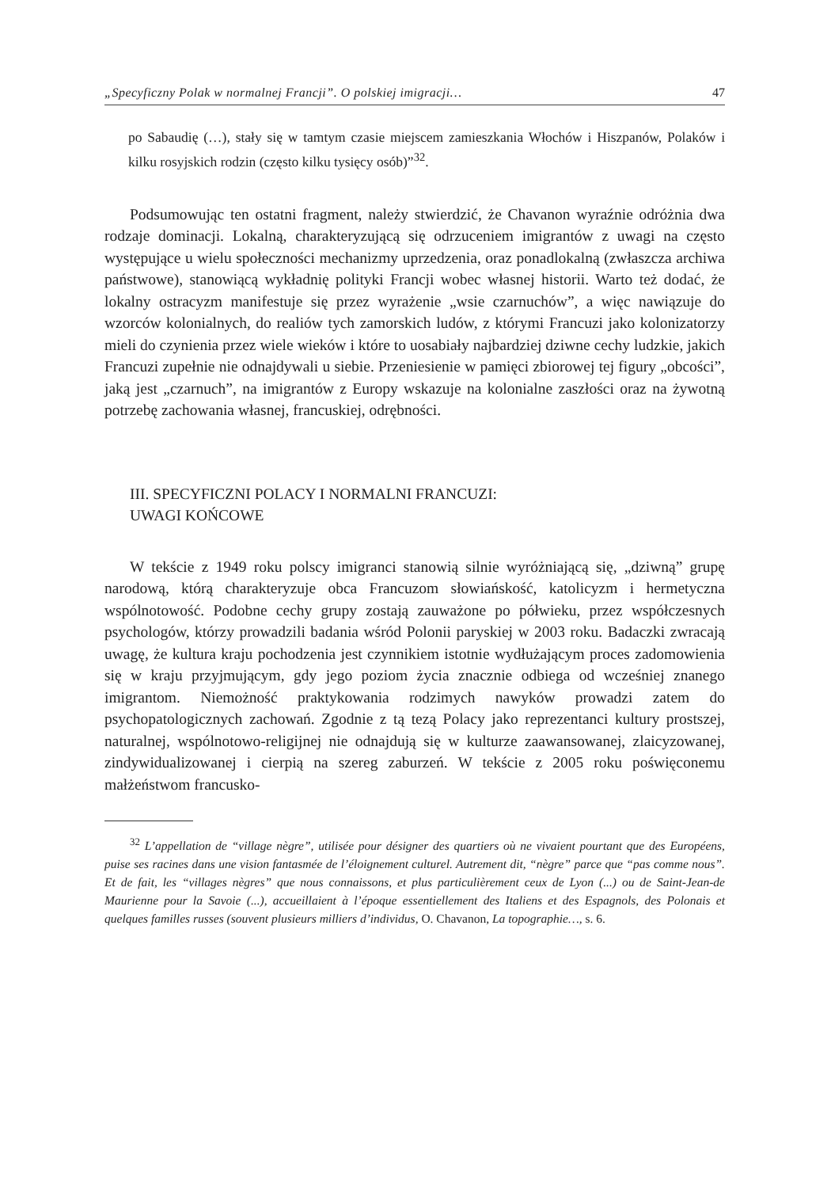„Specyficzny Polak w normalnej Francji”. O polskiej imigracji… 47
po Sabaudię (…), stały się w tamtym czasie miejscem zamieszkania Włochów i Hiszpanów, Polaków i kilku rosyjskich rodzin (często kilku tysięcy osób)”<sup>32</sup>.
Podsumowując ten ostatni fragment, należy stwierdzić, że Chavanon wyraźnie odróżnia dwa rodzaje dominacji. Lokalną, charakteryzującą się odrzuceniem imigrantów z uwagi na często występujące u wielu społeczności mechanizmy uprzedzenia, oraz ponadlokalną (zwłaszcza archiwa państwowe), stanowiącą wykładnię polityki Francji wobec własnej historii. Warto też dodać, że lokalny ostracyzm manifestuje się przez wyrażenie „wsie czarnuchów”, a więc nawiązuje do wzorców kolonialnych, do realiów tych zamorskich ludów, z którymi Francuzi jako kolonizatorzy mieli do czynienia przez wiele wieków i które to uosabiały najbardziej dziwne cechy ludzkie, jakich Francuzi zupełnie nie odnajdywali u siebie. Przeniesienie w pamięci zbiorowej tej figury „obcości”, jaką jest „czarnuch”, na imigrantów z Europy wskazuje na kolonialne zaszłości oraz na żywotną potrzebę zachowania własnej, francuskiej, odrębności.
III. SPECYFICZNI POLACY I NORMALNI FRANCUZI:
UWAGI KOŃCOWE
W tekście z 1949 roku polscy imigranci stanowią silnie wyróżniającą się, „dziwną” grupę narodową, którą charakteryzuje obca Francuzom słowiańskość, katolicyzm i hermetyczna wspólnotowość. Podobne cechy grupy zostają zauważone po półwieku, przez współczesnych psychologów, którzy prowadzili badania wśród Polonii paryskiej w 2003 roku. Badaczki zwracają uwagę, że kultura kraju pochodzenia jest czynnikiem istotnie wydłużającym proces zadomowienia się w kraju przyjmującym, gdy jego poziom życia znacznie odbiega od wcześniej znanego imigrantom. Niemożność praktykowania rodzimych nawyków prowadzi zatem do psychopatologicznych zachowań. Zgodnie z tą tezą Polacy jako reprezentanci kultury prostszej, naturalnej, wspólnotowo-religijnej nie odnajdują się w kulturze zaawansowanej, zlaicyzowanej, zindywidualizowanej i cierpią na szereg zaburzeń. W tekście z 2005 roku poświęconemu małżeństwom francusko-
<sup>32</sup> L’appellation de “village nègre”, utilisée pour désigner des quartiers où ne vivaient pourtant que des Européens, puise ses racines dans une vision fantasmée de l’éloignement culturel. Autrement dit, “nègre” parce que “pas comme nous”. Et de fait, les “villages nègres” que nous connaissons, et plus particulièrement ceux de Lyon (...) ou de Saint-Jean-de Maurienne pour la Savoie (...), accueillaient à l’époque essentiellement des Italiens et des Espagnols, des Polonais et quelques familles russes (souvent plusieurs milliers d’individus, O. Chavanon, La topographie…, s. 6.